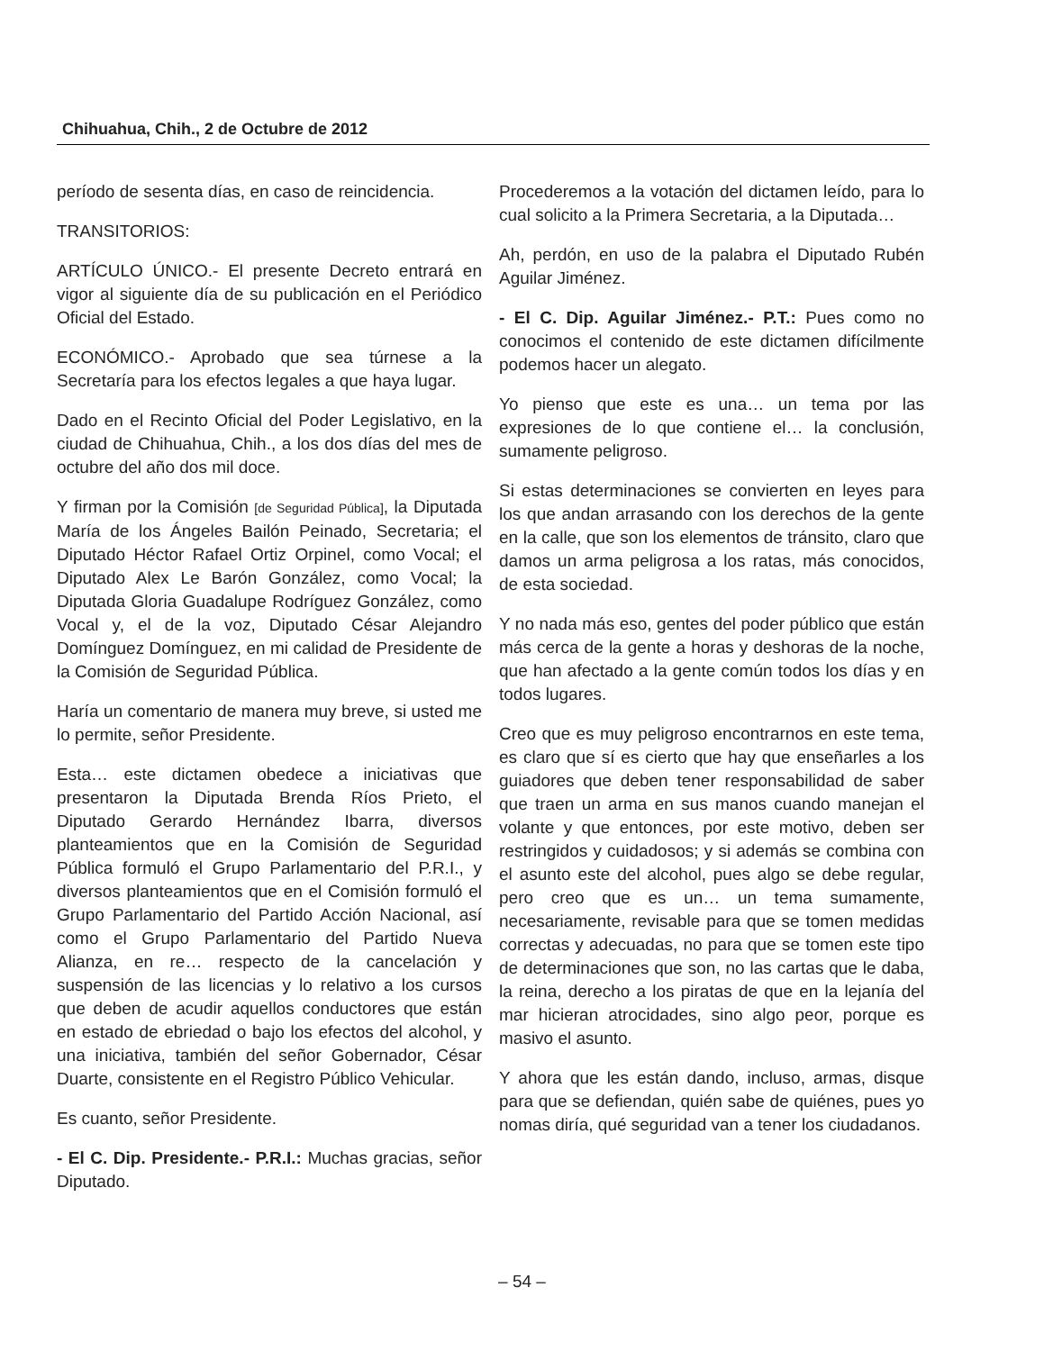Chihuahua, Chih., 2 de Octubre de 2012
período de sesenta días, en caso de reincidencia.
TRANSITORIOS:
ARTÍCULO ÚNICO.- El presente Decreto entrará en vigor al siguiente día de su publicación en el Periódico Oficial del Estado.
ECONÓMICO.- Aprobado que sea túrnese a la Secretaría para los efectos legales a que haya lugar.
Dado en el Recinto Oficial del Poder Legislativo, en la ciudad de Chihuahua, Chih., a los dos días del mes de octubre del año dos mil doce.
Y firman por la Comisión [de Seguridad Pública], la Diputada María de los Ángeles Bailón Peinado, Secretaria; el Diputado Héctor Rafael Ortiz Orpinel, como Vocal; el Diputado Alex Le Barón González, como Vocal; la Diputada Gloria Guadalupe Rodríguez González, como Vocal y, el de la voz, Diputado César Alejandro Domínguez Domínguez, en mi calidad de Presidente de la Comisión de Seguridad Pública.
Haría un comentario de manera muy breve, si usted me lo permite, señor Presidente.
Esta… este dictamen obedece a iniciativas que presentaron la Diputada Brenda Ríos Prieto, el Diputado Gerardo Hernández Ibarra, diversos planteamientos que en la Comisión de Seguridad Pública formuló el Grupo Parlamentario del P.R.I., y diversos planteamientos que en el Comisión formuló el Grupo Parlamentario del Partido Acción Nacional, así como el Grupo Parlamentario del Partido Nueva Alianza, en re… respecto de la cancelación y suspensión de las licencias y lo relativo a los cursos que deben de acudir aquellos conductores que están en estado de ebriedad o bajo los efectos del alcohol, y una iniciativa, también del señor Gobernador, César Duarte, consistente en el Registro Público Vehicular.
Es cuanto, señor Presidente.
- El C. Dip. Presidente.- P.R.I.: Muchas gracias, señor Diputado.
Procederemos a la votación del dictamen leído, para lo cual solicito a la Primera Secretaria, a la Diputada…
Ah, perdón, en uso de la palabra el Diputado Rubén Aguilar Jiménez.
- El C. Dip. Aguilar Jiménez.- P.T.: Pues como no conocimos el contenido de este dictamen difícilmente podemos hacer un alegato.
Yo pienso que este es una… un tema por las expresiones de lo que contiene el… la conclusión, sumamente peligroso.
Si estas determinaciones se convierten en leyes para los que andan arrasando con los derechos de la gente en la calle, que son los elementos de tránsito, claro que damos un arma peligrosa a los ratas, más conocidos, de esta sociedad.
Y no nada más eso, gentes del poder público que están más cerca de la gente a horas y deshoras de la noche, que han afectado a la gente común todos los días y en todos lugares.
Creo que es muy peligroso encontrarnos en este tema, es claro que sí es cierto que hay que enseñarles a los guiadores que deben tener responsabilidad de saber que traen un arma en sus manos cuando manejan el volante y que entonces, por este motivo, deben ser restringidos y cuidadosos; y si además se combina con el asunto este del alcohol, pues algo se debe regular, pero creo que es un… un tema sumamente, necesariamente, revisable para que se tomen medidas correctas y adecuadas, no para que se tomen este tipo de determinaciones que son, no las cartas que le daba, la reina, derecho a los piratas de que en la lejanía del mar hicieran atrocidades, sino algo peor, porque es masivo el asunto.
Y ahora que les están dando, incluso, armas, disque para que se defiendan, quién sabe de quiénes, pues yo nomas diría, qué seguridad van a tener los ciudadanos.
– 54 –